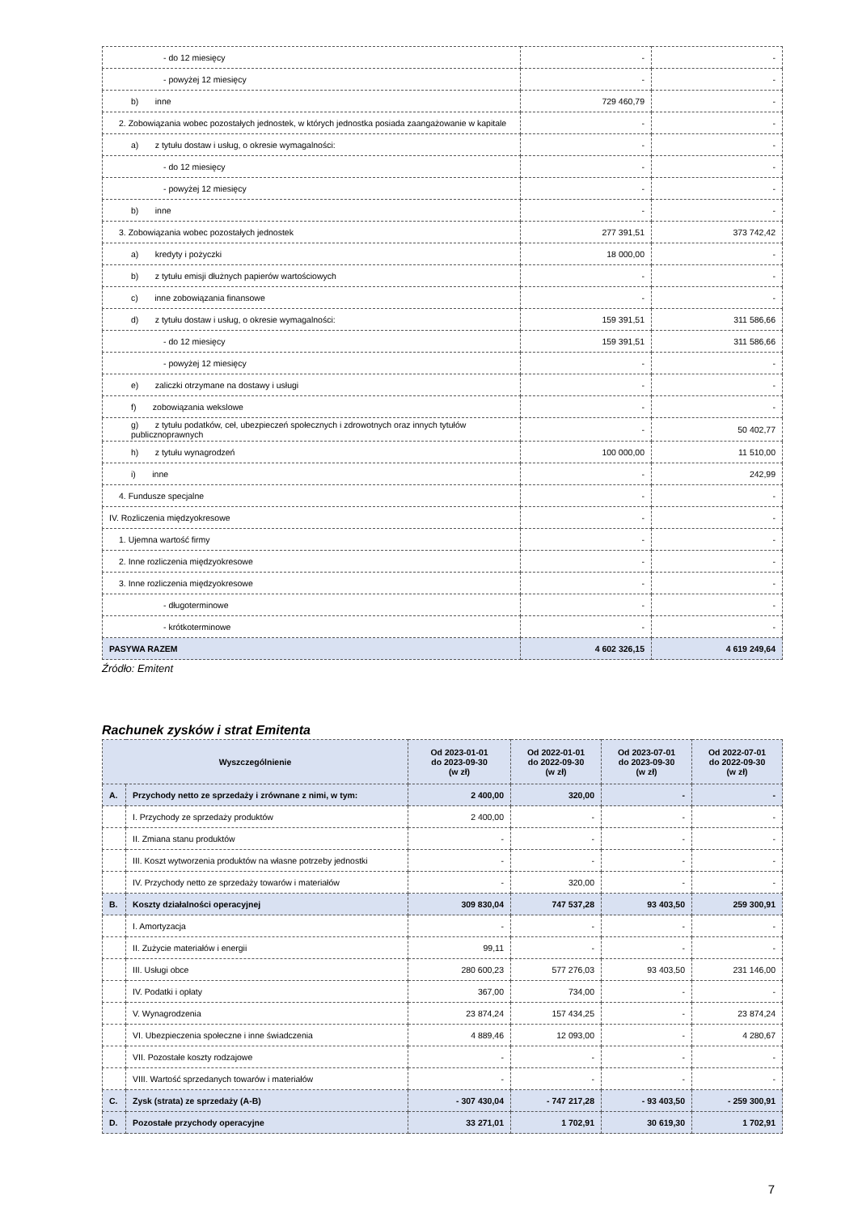| - do 12 miesięcy | - | - |
| - powyżej 12 miesięcy | - | - |
| b) inne | 729 460,79 | - |
| 2. Zobowiązania wobec pozostałych jednostek, w których jednostka posiada zaangażowanie w kapitale | - | - |
| a) z tytułu dostaw i usług, o okresie wymagalności: | - | - |
| - do 12 miesięcy | - | - |
| - powyżej 12 miesięcy | - | - |
| b) inne | - | - |
| 3. Zobowiązania wobec pozostałych jednostek | 277 391,51 | 373 742,42 |
| a) kredyty i pożyczki | 18 000,00 | - |
| b) z tytułu emisji dłużnych papierów wartościowych | - | - |
| c) inne zobowiązania finansowe | - | - |
| d) z tytułu dostaw i usług, o okresie wymagalności: | 159 391,51 | 311 586,66 |
| - do 12 miesięcy | 159 391,51 | 311 586,66 |
| - powyżej 12 miesięcy | - | - |
| e) zaliczki otrzymane na dostawy i usługi | - | - |
| f) zobowiązania wekslowe | - | - |
| g) z tytułu podatków, ceł, ubezpieczeń społecznych i zdrowotnych oraz innych tytułów publicznoprawnych | - | 50 402,77 |
| h) z tytułu wynagrodzeń | 100 000,00 | 11 510,00 |
| i) inne | - | 242,99 |
| 4. Fundusze specjalne | - | - |
| IV. Rozliczenia międzyokresowe | - | - |
| 1. Ujemna wartość firmy | - | - |
| 2. Inne rozliczenia międzyokresowe | - | - |
| 3. Inne rozliczenia międzyokresowe | - | - |
| - długoterminowe | - | - |
| - krótkoterminowe | - | - |
| PASYWA RAZEM | 4 602 326,15 | 4 619 249,64 |
Źródło: Emitent
Rachunek zysków i strat Emitenta
| Wyszczególnienie | | Od 2023-01-01 do 2023-09-30 (w zł) | Od 2022-01-01 do 2022-09-30 (w zł) | Od 2023-07-01 do 2023-09-30 (w zł) | Od 2022-07-01 do 2022-09-30 (w zł) |
| --- | --- | --- | --- | --- | --- |
| A. | Przychody netto ze sprzedaży i zrównane z nimi, w tym: | 2 400,00 | 320,00 | - | - |
| | I. Przychody ze sprzedaży produktów | 2 400,00 | - | - | - |
| | II. Zmiana stanu produktów | - | - | - | - |
| | III. Koszt wytworzenia produktów na własne potrzeby jednostki | - | - | - | - |
| | IV. Przychody netto ze sprzedaży towarów i materiałów | - | 320,00 | - | - |
| B. | Koszty działalności operacyjnej | 309 830,04 | 747 537,28 | 93 403,50 | 259 300,91 |
| | I. Amortyzacja | - | - | - | - |
| | II. Zużycie materiałów i energii | 99,11 | - | - | - |
| | III. Usługi obce | 280 600,23 | 577 276,03 | 93 403,50 | 231 146,00 |
| | IV. Podatki i opłaty | 367,00 | 734,00 | - | - |
| | V. Wynagrodzenia | 23 874,24 | 157 434,25 | - | 23 874,24 |
| | VI. Ubezpieczenia społeczne i inne świadczenia | 4 889,46 | 12 093,00 | - | 4 280,67 |
| | VII. Pozostałe koszty rodzajowe | - | - | - | - |
| | VIII. Wartość sprzedanych towarów i materiałów | - | - | - | - |
| C. | Zysk (strata) ze sprzedaży (A-B) | - 307 430,04 | - 747 217,28 | - 93 403,50 | - 259 300,91 |
| D. | Pozostałe przychody operacyjne | 33 271,01 | 1 702,91 | 30 619,30 | 1 702,91 |
7